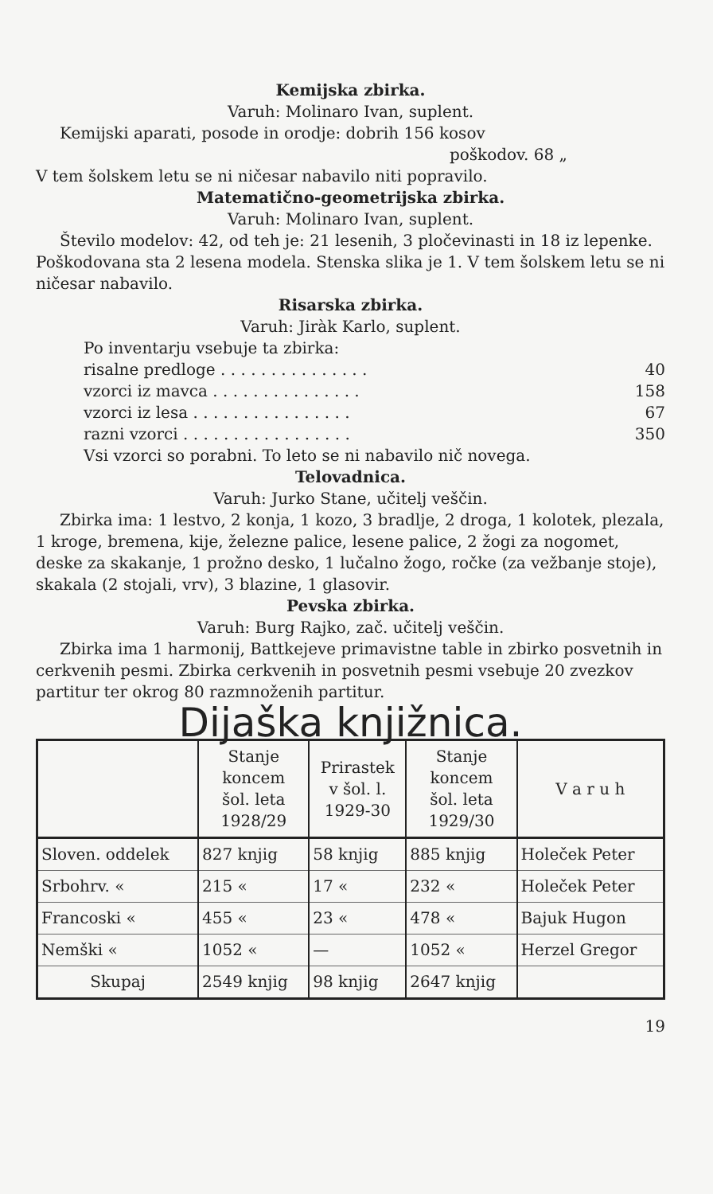Kemijska zbirka.
Varuh: Molinaro Ivan, suplent.
Kemijski aparati, posode in orodje: dobrih 156 kosov
poškodov. 68 „
V tem šolskem letu se ni ničesar nabavilo niti popravilo.
Matematično-geometrijska zbirka.
Varuh: Molinaro Ivan, suplent.
Število modelov: 42, od teh je: 21 lesenih, 3 pločevinasti in 18 iz lepenke. Poškodovana sta 2 lesena modela. Stenska slika je 1. V tem šolskem letu se ni ničesar nabavilo.
Risarska zbirka.
Varuh: Jiràk Karlo, suplent.
Po inventarju vsebuje ta zbirka:
risalne predloge . . . . . . . . . . . . . . . 40
vzorci iz mavca . . . . . . . . . . . . . . . 158
vzorci iz lesa . . . . . . . . . . . . . . . . 67
razni vzorci . . . . . . . . . . . . . . . . . 350
Vsi vzorci so porabni. To leto se ni nabavilo nič novega.
Telovadnica.
Varuh: Jurko Stane, učitelj veščin.
Zbirka ima: 1 lestvo, 2 konja, 1 kozo, 3 bradlje, 2 droga, 1 kolotek, plezala, 1 kroge, bremena, kije, železne palice, lesene palice, 2 žogi za nogomet, deske za skakanje, 1 prožno desko, 1 lučalno žogo, ročke (za vežbanje stoje), skakala (2 stojali, vrv), 3 blazine, 1 glasovir.
Pevska zbirka.
Varuh: Burg Rajko, zač. učitelj veščin.
Zbirka ima 1 harmonij, Battkejeve primavistne table in zbirko posvetnih in cerkvenih pesmi. Zbirka cerkvenih in posvetnih pesmi vsebuje 20 zvezkov partitur ter okrog 80 razmnoženih partitur.
Dijaška knjižnica.
| | Stanje koncem šol. leta 1928/29 | Prirastek v šol. l. 1929-30 | Stanje koncem šol. leta 1929/30 | V a r u h |
| --- | --- | --- | --- | --- |
| Sloven. oddelek | 827 knjig | 58 knjig | 885 knjig | Holeček Peter |
| Srbohrv. « | 215 « | 17 « | 232 « | Holeček Peter |
| Francoski « | 455 « | 23 « | 478 « | Bajuk Hugon |
| Nemški « | 1052 « | — | 1052 « | Herzel Gregor |
| Skupaj | 2549 knjig | 98 knjig | 2647 knjig | |
19